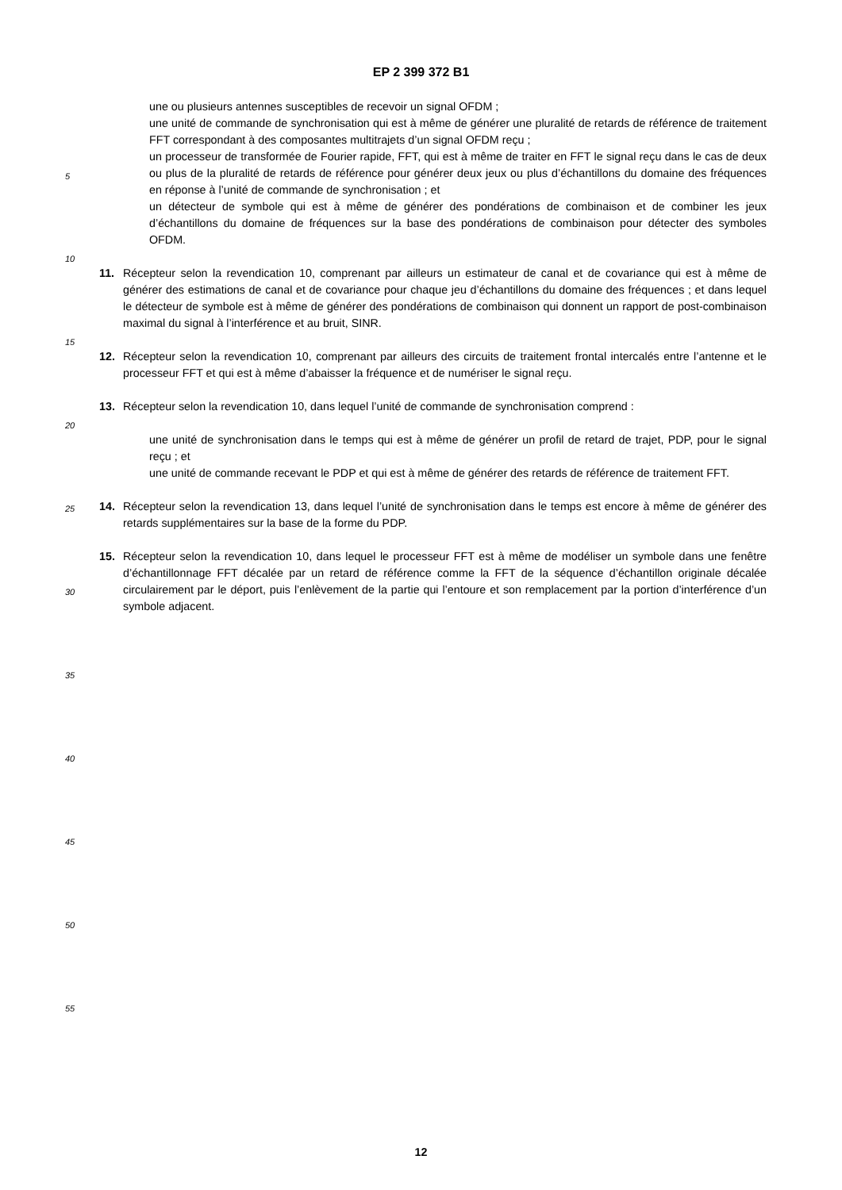EP 2 399 372 B1
une ou plusieurs antennes susceptibles de recevoir un signal OFDM ;
une unité de commande de synchronisation qui est à même de générer une pluralité de retards de référence de traitement FFT correspondant à des composantes multitrajets d’un signal OFDM reçu ;
un processeur de transformée de Fourier rapide, FFT, qui est à même de traiter en FFT le signal reçu dans le cas de deux ou plus de la pluralité de retards de référence pour générer deux jeux ou plus d’échantillons du domaine des fréquences en réponse à l’unité de commande de synchronisation ; et
un détecteur de symbole qui est à même de générer des pondérations de combinaison et de combiner les jeux d’échantillons du domaine de fréquences sur la base des pondérations de combinaison pour détecter des symboles OFDM.
11. Récepteur selon la revendication 10, comprenant par ailleurs un estimateur de canal et de covariance qui est à même de générer des estimations de canal et de covariance pour chaque jeu d’échantillons du domaine des fréquences ; et dans lequel le détecteur de symbole est à même de générer des pondérations de combinaison qui donnent un rapport de post-combinaison maximal du signal à l’interférence et au bruit, SINR.
12. Récepteur selon la revendication 10, comprenant par ailleurs des circuits de traitement frontal intercalés entre l’antenne et le processeur FFT et qui est à même d’abaisser la fréquence et de numériser le signal reçu.
13. Récepteur selon la revendication 10, dans lequel l’unité de commande de synchronisation comprend :
une unité de synchronisation dans le temps qui est à même de générer un profil de retard de trajet, PDP, pour le signal reçu ; et
une unité de commande recevant le PDP et qui est à même de générer des retards de référence de traitement FFT.
14. Récepteur selon la revendication 13, dans lequel l’unité de synchronisation dans le temps est encore à même de générer des retards supplémentaires sur la base de la forme du PDP.
15. Récepteur selon la revendication 10, dans lequel le processeur FFT est à même de modéliser un symbole dans une fenêtre d’échantillonnage FFT décalée par un retard de référence comme la FFT de la séquence d’échantillon originale décalée circulairement par le déport, puis l’enlèvement de la partie qui l’entoure et son remplacement par la portion d’interférence d’un symbole adjacent.
5
10
15
20
25
30
35
40
45
50
55
12